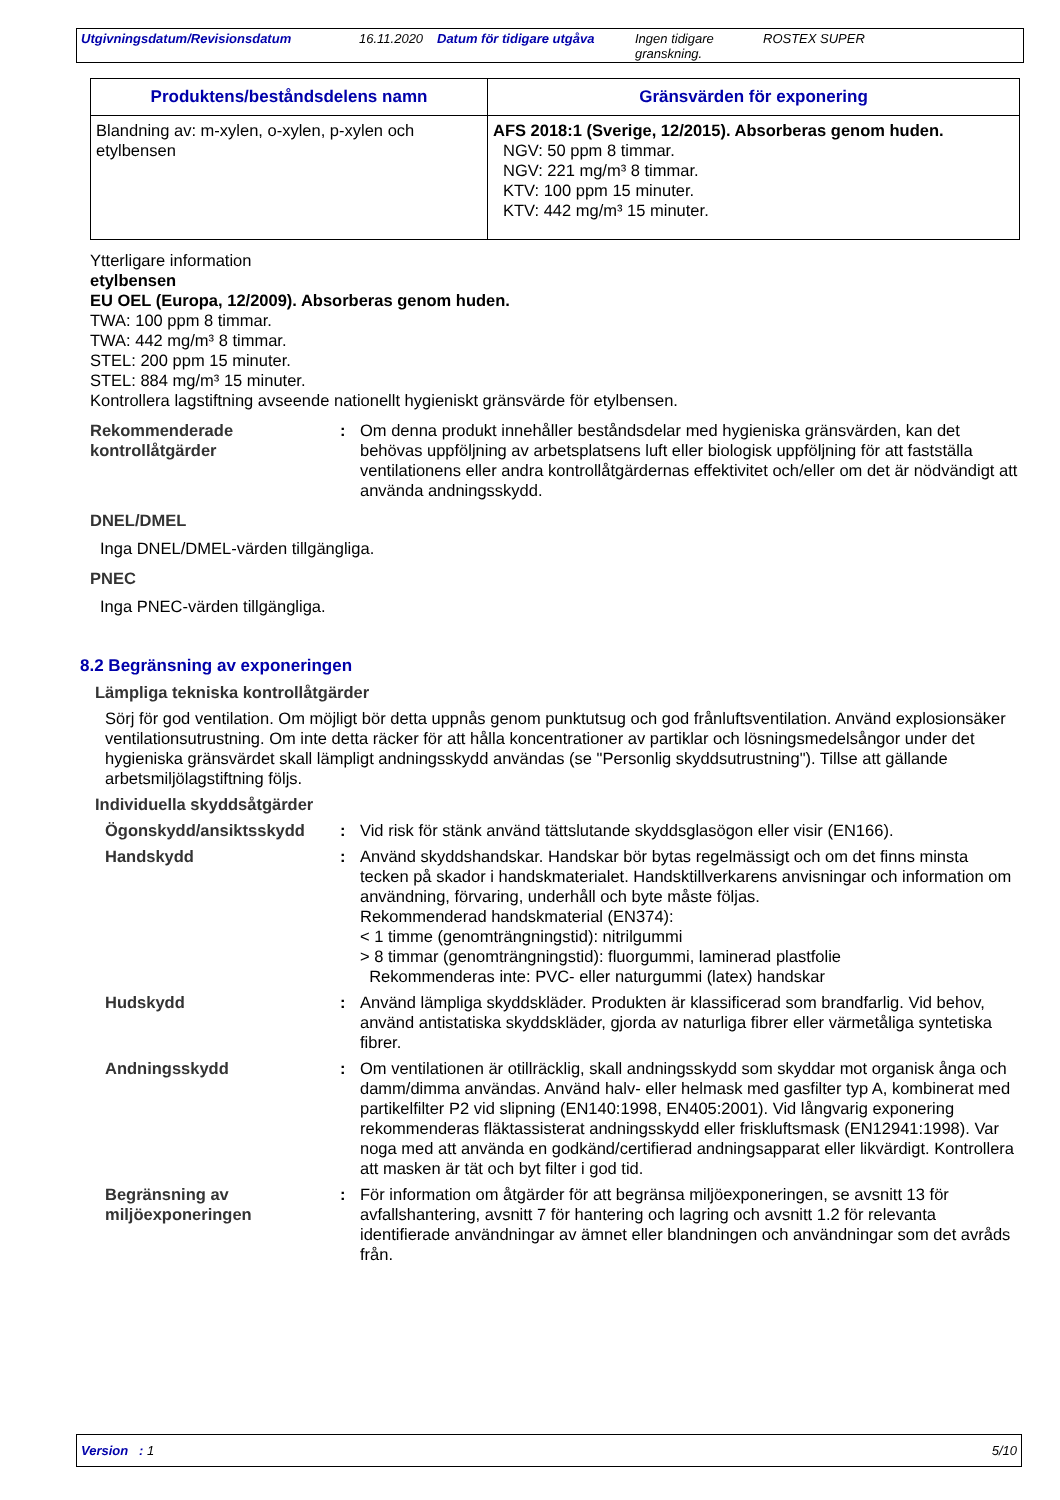Utgivningsdatum/Revisionsdatum 16.11.2020
Datum för tidigare utgåva
Ingen tidigare granskning.
ROSTEX SUPER
| Produktens/beståndsdelens namn | Gränsvärden för exponering |
| --- | --- |
| Blandning av: m-xylen, o-xylen, p-xylen och etylbensen | AFS 2018:1 (Sverige, 12/2015). Absorberas genom huden. NGV: 50 ppm 8 timmar. NGV: 221 mg/m³ 8 timmar. KTV: 100 ppm 15 minuter. KTV: 442 mg/m³ 15 minuter. |
Ytterligare information
etylbensen
EU OEL (Europa, 12/2009). Absorberas genom huden.
TWA: 100 ppm 8 timmar.
TWA: 442 mg/m³ 8 timmar.
STEL: 200 ppm 15 minuter.
STEL: 884 mg/m³ 15 minuter.
Kontrollera lagstiftning avseende nationellt hygieniskt gränsvärde för etylbensen.
Rekommenderade kontrollåtgärder
: Om denna produkt innehåller beståndsdelar med hygieniska gränsvärden, kan det behövas uppföljning av arbetsplatsens luft eller biologisk uppföljning för att fastställa ventilationens eller andra kontrollåtgärdernas effektivitet och/eller om det är nödvändigt att använda andningsskydd.
DNEL/DMEL
Inga DNEL/DMEL-värden tillgängliga.
PNEC
Inga PNEC-värden tillgängliga.
8.2 Begränsning av exponeringen
Lämpliga tekniska kontrollåtgärder
Sörj för god ventilation. Om möjligt bör detta uppnås genom punktutsug och god frånluftsventilation. Använd explosionsäker ventilationsutrustning. Om inte detta räcker för att hålla koncentrationer av partiklar och lösningsmedelsångor under det hygieniska gränsvärdet skall lämpligt andningsskydd användas (se "Personlig skyddsutrustning"). Tillse att gällande arbetsmiljölagstiftning följs.
Individuella skyddsåtgärder
Ögonskydd/ansiktsskydd : Vid risk för stänk använd tättslutande skyddsglasögon eller visir (EN166).
Handskydd : Använd skyddshandskar. Handskar bör bytas regelmässigt och om det finns minsta tecken på skador i handskmaterialet. Handsktillverkarens anvisningar och information om användning, förvaring, underhåll och byte måste följas.
Rekommenderad handskmaterial (EN374):
< 1 timme (genomträngningstid): nitrilgummi
> 8 timmar (genomträngningstid): fluorgummi, laminerad plastfolie
Rekommenderas inte: PVC- eller naturgummi (latex) handskar
Hudskydd : Använd lämpliga skyddskläder. Produkten är klassificerad som brandfarlig. Vid behov, använd antistatiska skyddskläder, gjorda av naturliga fibrer eller värmetåliga syntetiska fibrer.
Andningsskydd : Om ventilationen är otillräcklig, skall andningsskydd som skyddar mot organisk ånga och damm/dimma användas. Använd halv- eller helmask med gasfilter typ A, kombinerat med partikelfilter P2 vid slipning (EN140:1998, EN405:2001). Vid långvarig exponering rekommenderas fläktassisterat andningsskydd eller friskluftsmask (EN12941:1998). Var noga med att använda en godkänd/certifierad andningsapparat eller likvärdigt. Kontrollera att masken är tät och byt filter i god tid.
Begränsning av miljöexponeringen
: För information om åtgärder för att begränsa miljöexponeringen, se avsnitt 13 för avfallshantering, avsnitt 7 för hantering och lagring och avsnitt 1.2 för relevanta identifierade användningar av ämnet eller blandningen och användningar som det avråds från.
Version : 1 5/10